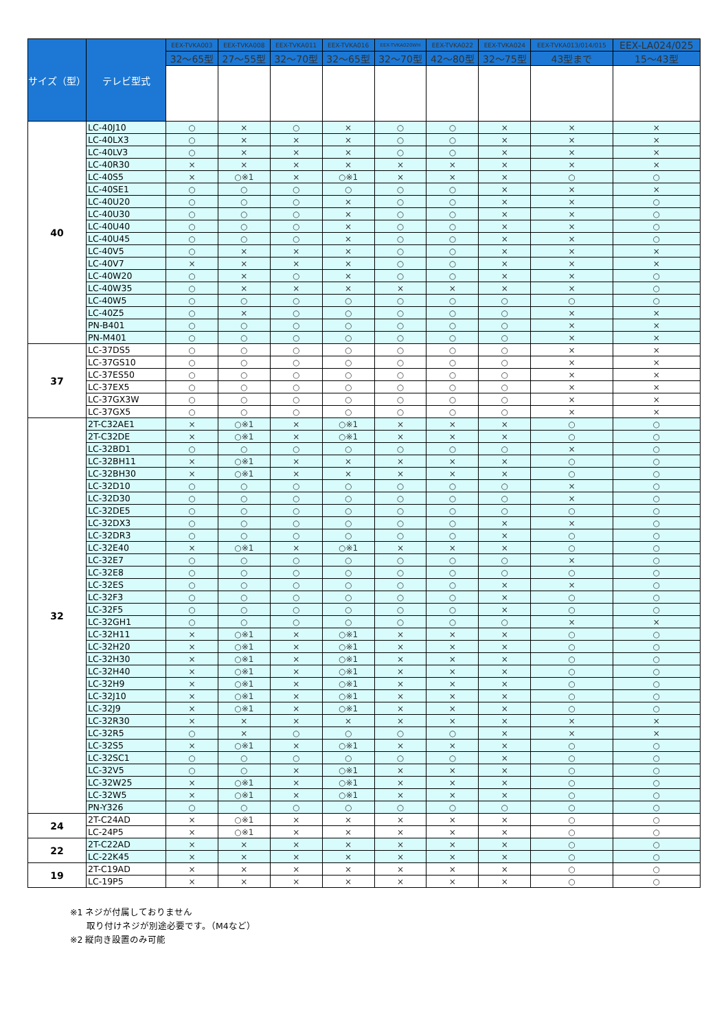| サイズ（型） | テレビ型式 | EEX-TVKA003 | EEX-TVKA008 | EEX-TVKA011 | EEX-TVKA016 | EEX-TVKA020WH | EEX-TVKA022 | EEX-TVKA024 | EEX-TVKA013/014/015 | EEX-LA024/025 |
| --- | --- | --- | --- | --- | --- | --- | --- | --- | --- | --- |
| | | 32～65型 | 27～55型 | 32～70型 | 32～65型 | 32～70型 | 42～80型 | 32～75型 | 43型まで | 15～43型 |
| 40 | LC-40J10 | ○ | × | ○ | × | ○ | ○ | × | × | × |
| | LC-40LX3 | ○ | × | × | × | ○ | ○ | × | × | × |
| | LC-40LV3 | ○ | × | × | × | ○ | ○ | × | × | × |
| | LC-40R30 | × | × | × | × | × | × | × | × | × |
| | LC-40S5 | × | ○※1 | × | ○※1 | × | × | × | ○ | ○ |
| | LC-40SE1 | ○ | ○ | ○ | ○ | ○ | ○ | × | × | × |
| | LC-40U20 | ○ | ○ | ○ | × | ○ | ○ | × | × | ○ |
| | LC-40U30 | ○ | ○ | ○ | × | ○ | ○ | × | × | ○ |
| | LC-40U40 | ○ | ○ | ○ | × | ○ | ○ | × | × | ○ |
| | LC-40U45 | ○ | ○ | ○ | × | ○ | ○ | × | × | ○ |
| | LC-40V5 | ○ | × | × | × | ○ | ○ | × | × | × |
| | LC-40V7 | × | × | × | × | ○ | ○ | × | × | × |
| | LC-40W20 | ○ | × | ○ | × | ○ | ○ | × | × | ○ |
| | LC-40W35 | ○ | × | × | × | × | × | × | × | ○ |
| | LC-40W5 | ○ | ○ | ○ | ○ | ○ | ○ | ○ | ○ | ○ |
| | LC-40Z5 | ○ | × | ○ | ○ | ○ | ○ | ○ | × | × |
| | PN-B401 | ○ | ○ | ○ | ○ | ○ | ○ | ○ | × | × |
| | PN-M401 | ○ | ○ | ○ | ○ | ○ | ○ | ○ | × | × |
| 37 | LC-37DS5 | ○ | ○ | ○ | ○ | ○ | ○ | ○ | × | × |
| | LC-37GS10 | ○ | ○ | ○ | ○ | ○ | ○ | ○ | × | × |
| | LC-37ES50 | ○ | ○ | ○ | ○ | ○ | ○ | ○ | × | × |
| | LC-37EX5 | ○ | ○ | ○ | ○ | ○ | ○ | ○ | × | × |
| | LC-37GX3W | ○ | ○ | ○ | ○ | ○ | ○ | ○ | × | × |
| | LC-37GX5 | ○ | ○ | ○ | ○ | ○ | ○ | ○ | × | × |
| 32 | 2T-C32AE1 | × | ○※1 | × | ○※1 | × | × | × | ○ | ○ |
| | 2T-C32DE | × | ○※1 | × | ○※1 | × | × | × | ○ | ○ |
| | LC-32BD1 | ○ | ○ | ○ | ○ | ○ | ○ | ○ | × | ○ |
| | LC-32BH11 | × | ○※1 | × | × | × | × | × | ○ | ○ |
| | LC-32BH30 | × | ○※1 | × | × | × | × | × | ○ | ○ |
| | LC-32D10 | ○ | ○ | ○ | ○ | ○ | ○ | ○ | × | ○ |
| | LC-32D30 | ○ | ○ | ○ | ○ | ○ | ○ | ○ | × | ○ |
| | LC-32DE5 | ○ | ○ | ○ | ○ | ○ | ○ | ○ | ○ | ○ |
| | LC-32DX3 | ○ | ○ | ○ | ○ | ○ | ○ | × | × | ○ |
| | LC-32DR3 | ○ | ○ | ○ | ○ | ○ | ○ | × | ○ | ○ |
| | LC-32E40 | × | ○※1 | × | ○※1 | × | × | × | ○ | ○ |
| | LC-32E7 | ○ | ○ | ○ | ○ | ○ | ○ | ○ | × | ○ |
| | LC-32E8 | ○ | ○ | ○ | ○ | ○ | ○ | ○ | ○ | ○ |
| | LC-32ES | ○ | ○ | ○ | ○ | ○ | ○ | × | × | ○ |
| | LC-32F3 | ○ | ○ | ○ | ○ | ○ | ○ | × | ○ | ○ |
| | LC-32F5 | ○ | ○ | ○ | ○ | ○ | ○ | × | ○ | ○ |
| | LC-32GH1 | ○ | ○ | ○ | ○ | ○ | ○ | ○ | × | × |
| | LC-32H11 | × | ○※1 | × | ○※1 | × | × | × | ○ | ○ |
| | LC-32H20 | × | ○※1 | × | ○※1 | × | × | × | ○ | ○ |
| | LC-32H30 | × | ○※1 | × | ○※1 | × | × | × | ○ | ○ |
| | LC-32H40 | × | ○※1 | × | ○※1 | × | × | × | ○ | ○ |
| | LC-32H9 | × | ○※1 | × | ○※1 | × | × | × | ○ | ○ |
| | LC-32J10 | × | ○※1 | × | ○※1 | × | × | × | ○ | ○ |
| | LC-32J9 | × | ○※1 | × | ○※1 | × | × | × | ○ | ○ |
| | LC-32R30 | × | × | × | × | × | × | × | × | × |
| | LC-32R5 | ○ | × | ○ | ○ | ○ | ○ | × | × | × |
| | LC-32S5 | × | ○※1 | × | ○※1 | × | × | × | ○ | ○ |
| | LC-32SC1 | ○ | ○ | ○ | ○ | ○ | ○ | × | ○ | ○ |
| | LC-32V5 | ○ | ○ | × | ○※1 | × | × | × | ○ | ○ |
| | LC-32W25 | × | ○※1 | × | ○※1 | × | × | × | ○ | ○ |
| | LC-32W5 | × | ○※1 | × | ○※1 | × | × | × | ○ | ○ |
| | PN-Y326 | ○ | ○ | ○ | ○ | ○ | ○ | ○ | ○ | ○ |
| 24 | 2T-C24AD | × | ○※1 | × | × | × | × | × | ○ | ○ |
| | LC-24P5 | × | ○※1 | × | × | × | × | × | ○ | ○ |
| 22 | 2T-C22AD | × | × | × | × | × | × | × | ○ | ○ |
| | LC-22K45 | × | × | × | × | × | × | × | ○ | ○ |
| 19 | 2T-C19AD | × | × | × | × | × | × | × | ○ | ○ |
| | LC-19P5 | × | × | × | × | × | × | × | ○ | ○ |
※1 ネジが付属しておりません
取り付けネジが別途必要です。（M4など）
※2 縦向き設置のみ可能